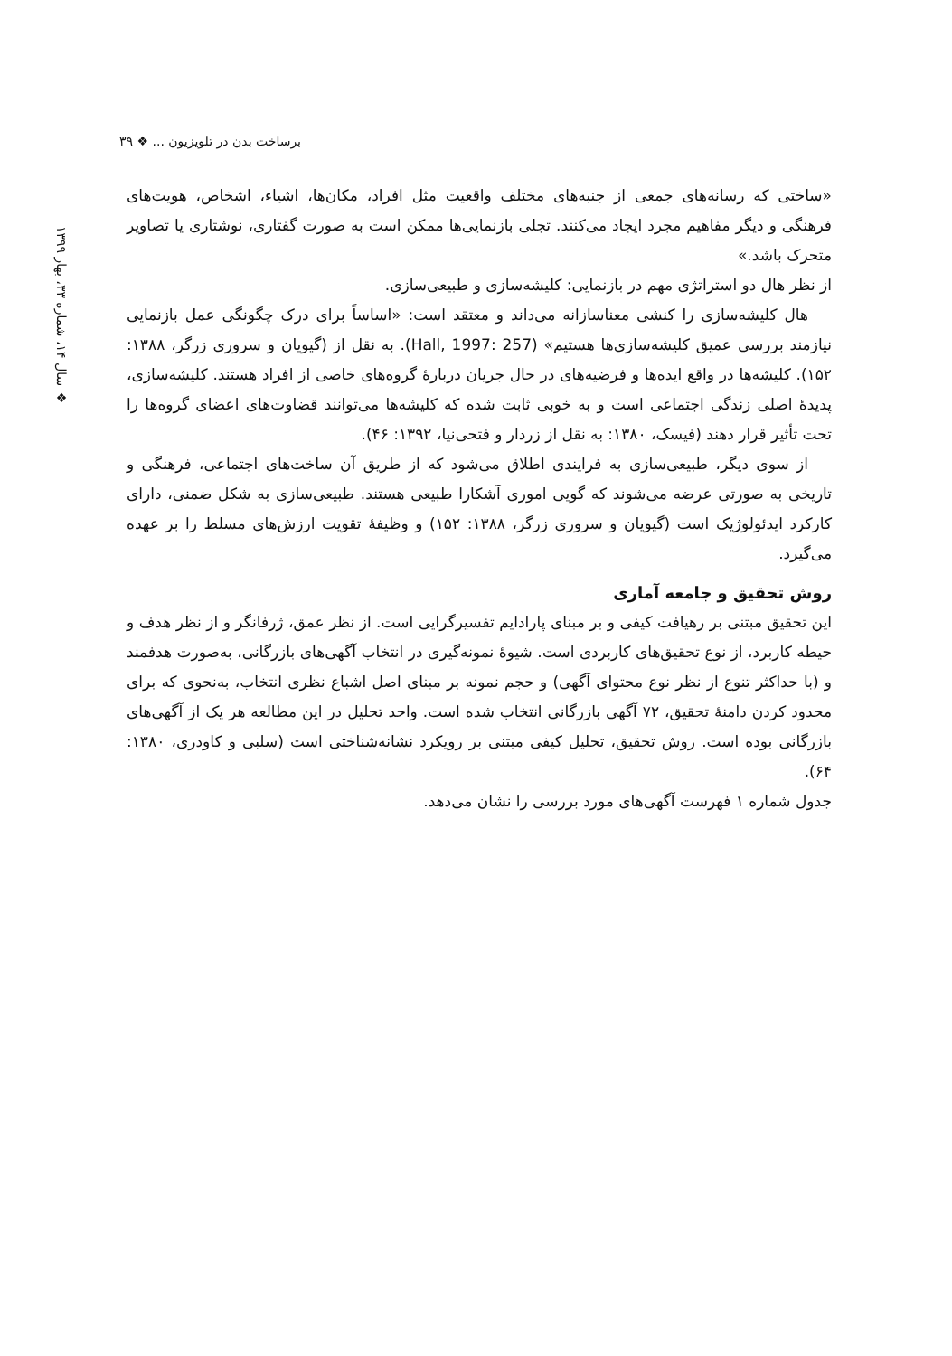برساخت بدن در تلویزیون ... ❖ ۳۹
❖ سال ۱۴، شماره ۳۳، بهار ۱۳۹۹
«ساختی که رسانه‌های جمعی از جنبه‌های مختلف واقعیت مثل افراد، مکان‌ها، اشیاء، اشخاص، هویت‌های فرهنگی و دیگر مفاهیم مجرد ایجاد می‌کنند. تجلی بازنمایی‌ها ممکن است به صورت گفتاری، نوشتاری یا تصاویر متحرک باشد.»
از نظر هال دو استراتژی مهم در بازنمایی: کلیشه‌سازی و طبیعی‌سازی.
هال کلیشه‌سازی را کنشی معناسازانه می‌داند و معتقد است: «اساساً برای درک چگونگی عمل بازنمایی نیازمند بررسی عمیق کلیشه‌سازی‌ها هستیم» (Hall, 1997: 257). به نقل از (گیویان و سروری زرگر، ۱۳۸۸: ۱۵۲). کلیشه‌ها در واقع ایده‌ها و فرضیه‌های در حال جریان دربارهٔ گروه‌های خاصی از افراد هستند. کلیشه‌سازی، پدیدهٔ اصلی زندگی اجتماعی است و به خوبی ثابت شده که کلیشه‌ها می‌توانند قضاوت‌های اعضای گروه‌ها را تحت تأثیر قرار دهند (فیسک، ۱۳۸۰: به نقل از زردار و فتحی‌نیا، ۱۳۹۲: ۴۶).
از سوی دیگر، طبیعی‌سازی به فرایندی اطلاق می‌شود که از طریق آن ساخت‌های اجتماعی، فرهنگی و تاریخی به صورتی عرضه می‌شوند که گویی اموری آشکارا طبیعی هستند. طبیعی‌سازی به شکل ضمنی، دارای کارکرد ایدئولوژیک است (گیویان و سروری زرگر، ۱۳۸۸: ۱۵۲) و وظیفهٔ تقویت ارزش‌های مسلط را بر عهده می‌گیرد.
روش تحقیق و جامعه آماری
این تحقیق مبتنی بر رهیافت کیفی و بر مبنای پارادایم تفسیرگرایی است. از نظر عمق، ژرفانگر و از نظر هدف و حیطه کاربرد، از نوع تحقیق‌های کاربردی است. شیوهٔ نمونه‌گیری در انتخاب آگهی‌های بازرگانی، به‌صورت هدفمند و (با حداکثر تنوع از نظر نوع محتوای آگهی) و حجم نمونه بر مبنای اصل اشباع نظری انتخاب، به‌نحوی که برای محدود کردن دامنهٔ تحقیق، ۷۲ آگهی بازرگانی انتخاب شده است. واحد تحلیل در این مطالعه هر یک از آگهی‌های بازرگانی بوده است. روش تحقیق، تحلیل کیفی مبتنی بر رویکرد نشانه‌شناختی است (سلبی و کاودری، ۱۳۸۰: ۶۴).
جدول شماره ۱ فهرست آگهی‌های مورد بررسی را نشان می‌دهد.